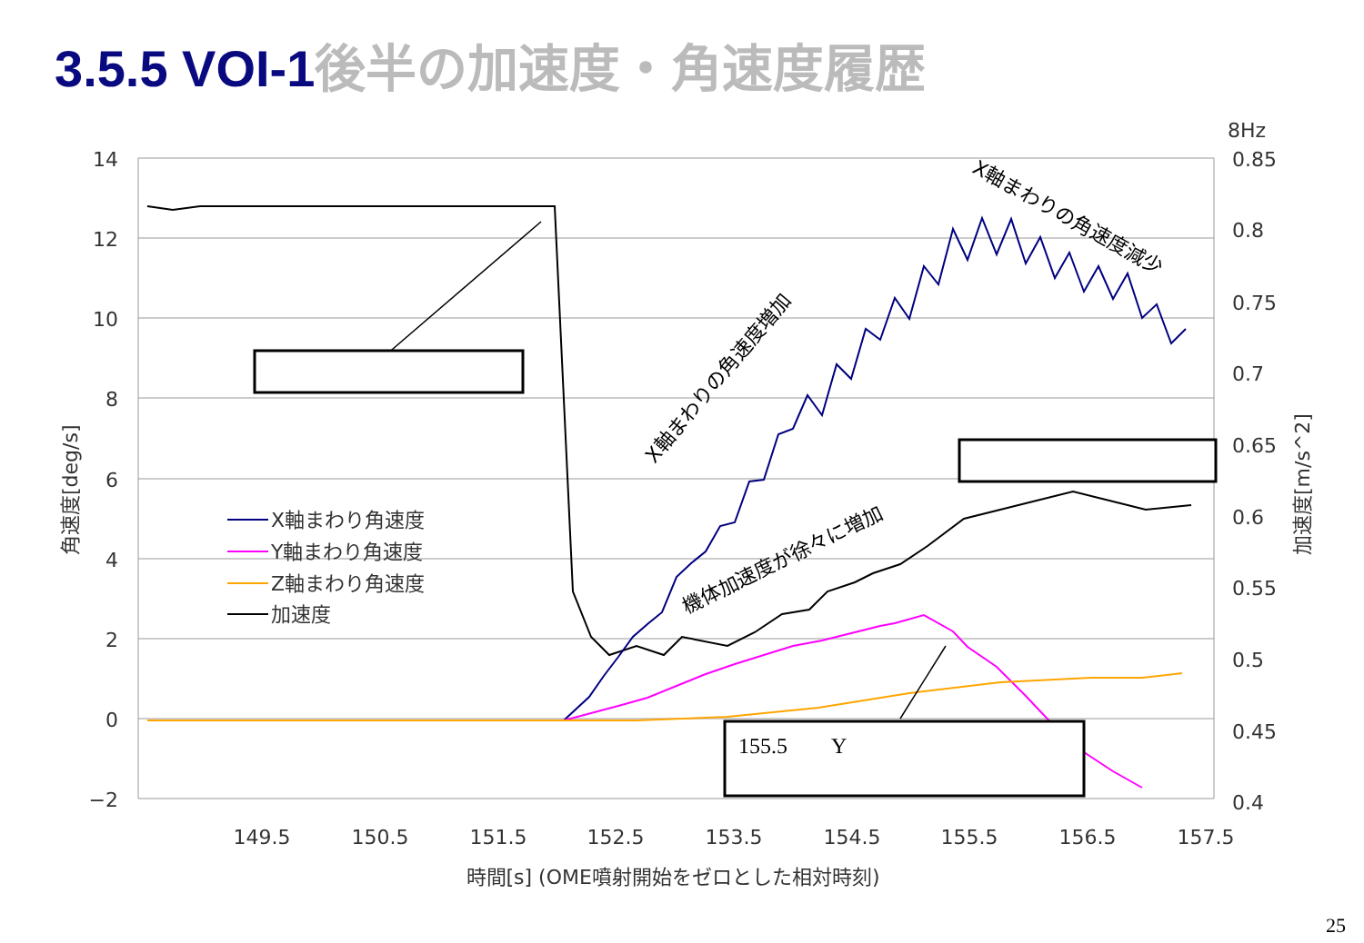3.5.5 VOI-1 後半の加速度・角速度履歴
14
12
10
8
6
4
2
0
−2
8Hz
0.85
0.8
0.75
0.7
0.65
0.6
0.55
0.5
0.45
0.4
149.5
150.5
151.5
152.5
153.5
154.5
155.5
156.5
157.5
時間[s] (OME噴射開始をゼロとした相対時刻)
角速度[deg/s]
加速度[m/s^2]
155.5　　Y
X軸まわりの角速度増加
機体加速度が徐々に増加
X軸まわりの角速度減少
X軸まわり角速度
Y軸まわり角速度
Z軸まわり角速度
加速度
25